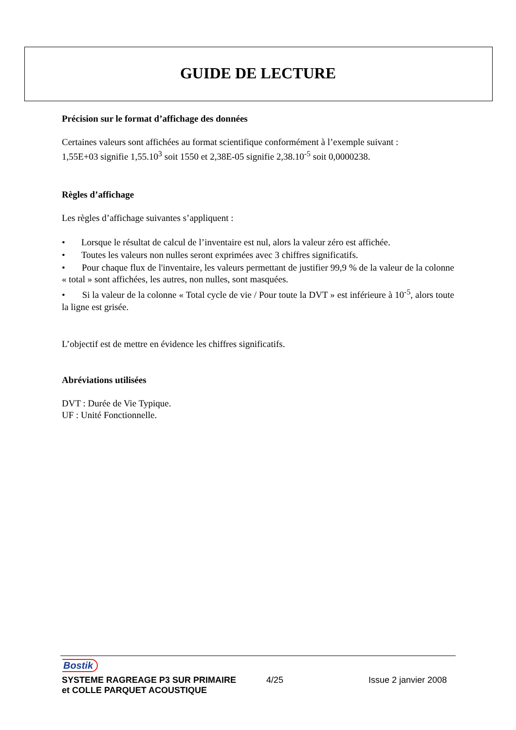GUIDE DE LECTURE
Précision sur le format d’affichage des données
Certaines valeurs sont affichées au format scientifique conformément à l’exemple suivant :
1,55E+03 signifie 1,55.10<sup>3</sup> soit 1550 et 2,38E-05 signifie 2,38.10<sup>-5</sup> soit 0,0000238.
Règles d’affichage
Les règles d’affichage suivantes s’appliquent :
• Lorsque le résultat de calcul de l’inventaire est nul, alors la valeur zéro est affichée.
• Toutes les valeurs non nulles seront exprimées avec 3 chiffres significatifs.
• Pour chaque flux de l'inventaire, les valeurs permettant de justifier 99,9 % de la valeur de la colonne « total » sont affichées, les autres, non nulles, sont masquées.
• Si la valeur de la colonne « Total cycle de vie / Pour toute la DVT » est inférieure à 10<sup>-5</sup>, alors toute la ligne est grisée.
L’objectif est de mettre en évidence les chiffres significatifs.
Abréviations utilisées
DVT : Durée de Vie Typique.
UF : Unité Fonctionnelle.
Bostik
SYSTEME RAGREAGE P3 SUR PRIMAIRE
et COLLE PARQUET ACOUSTIQUE
4/25 Issue 2 janvier 2008